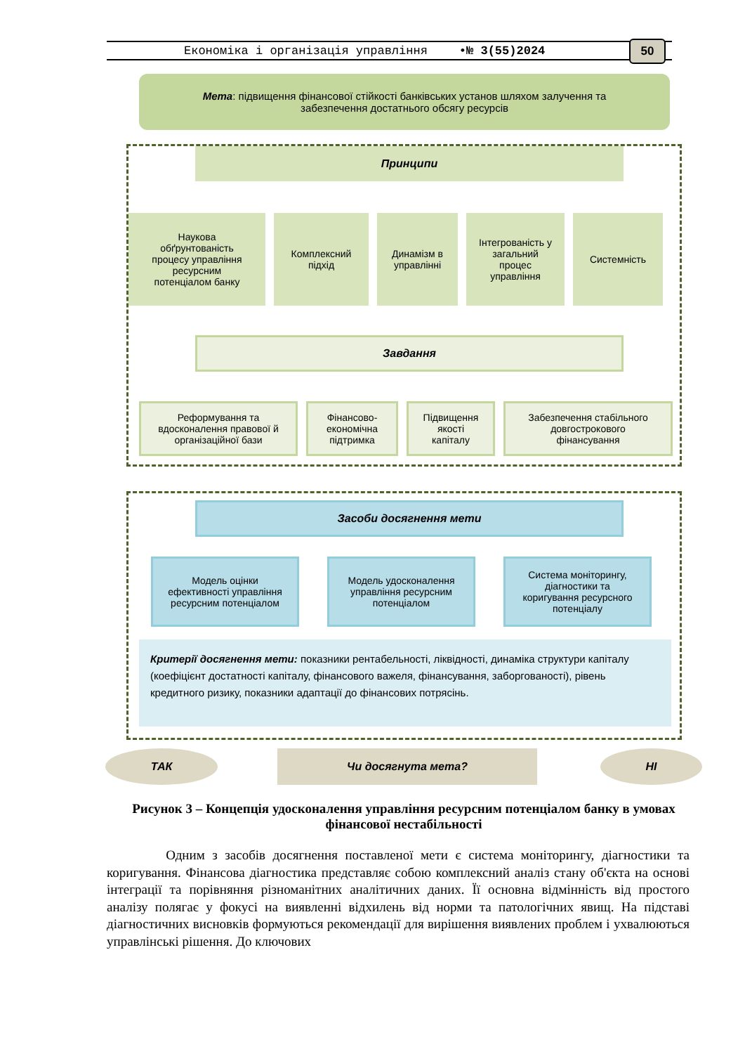Економіка і організація управління •№ 3(55)2024 50
Мета: підвищення фінансової стійкості банківських установ шляхом залучення та
забезпечення достатнього обсягу ресурсів
Принципи
Наукова
обґрунтованість
процесу управління
ресурсним
потенціалом банку
Комплексний
підхід
Динамізм в
управлінні
Інтегрованість у
загальний
процес
управління
Системність
Завдання
Реформування та
вдосконалення правової й
організаційної бази
Фінансово-
економічна
підтримка
Підвищення
якості
капіталу
Забезпечення стабільного
довгострокового
фінансування
Засоби досягнення мети
Модель оцінки
ефективності управління
ресурсним потенціалом
Модель удосконалення
управління ресурсним
потенціалом
Система моніторингу,
діагностики та
коригування ресурсного
потенціалу
Критерії досягнення мети: показники рентабельності, ліквідності, динаміка структури капіталу (коефіцієнт достатності капіталу, фінансового важеля, фінансування, заборгованості), рівень кредитного ризику, показники адаптації до фінансових потрясінь.
ТАК Чи досягнута мета? НІ
Рисунок 3 – Концепція удосконалення управління ресурсним потенціалом банку в умовах фінансової нестабільності
Одним з засобів досягнення поставленої мети є система моніторингу, діагностики та коригування. Фінансова діагностика представляє собою комплексний аналіз стану об'єкта на основі інтеграції та порівняння різноманітних аналітичних даних. Її основна відмінність від простого аналізу полягає у фокусі на виявленні відхилень від норми та патологічних явищ. На підставі діагностичних висновків формуються рекомендації для вирішення виявлених проблем і ухвалюються управлінські рішення. До ключових